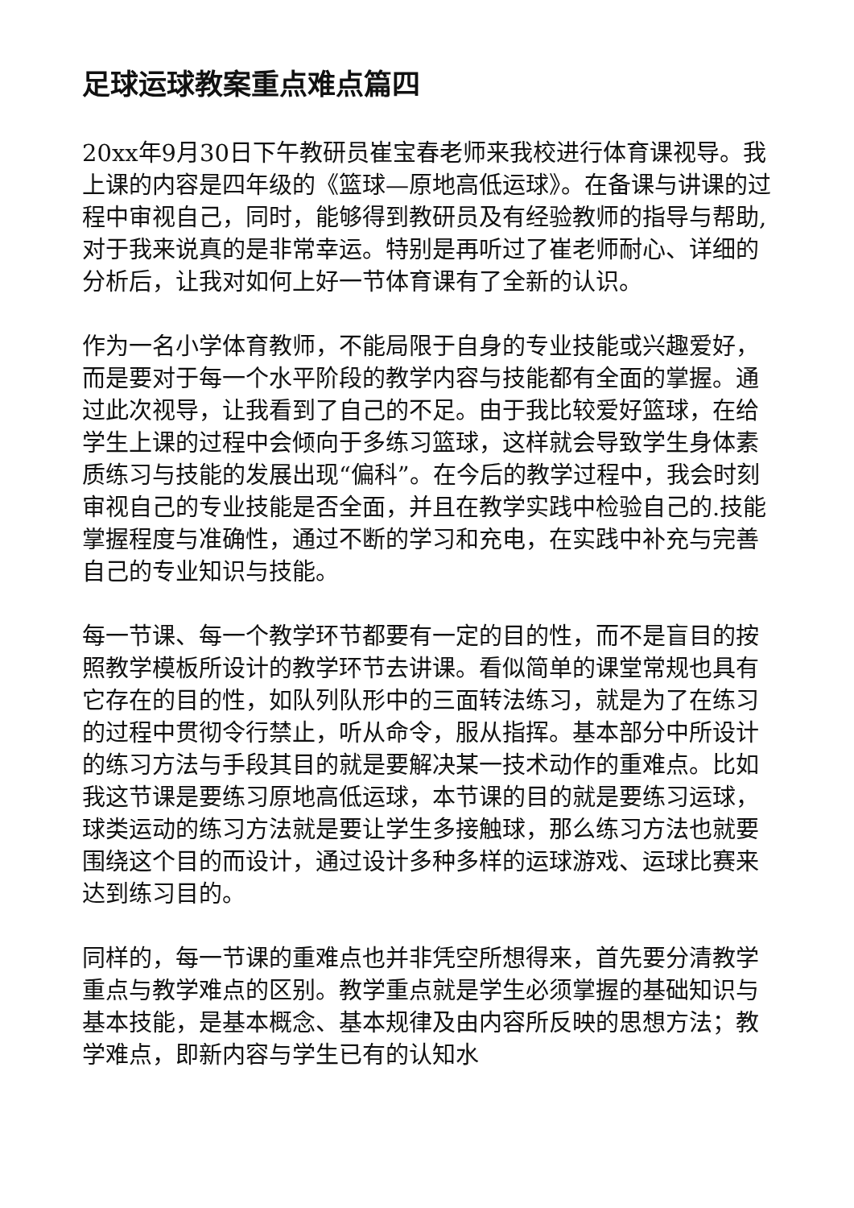足球运球教案重点难点篇四
20xx年9月30日下午教研员崔宝春老师来我校进行体育课视导。我上课的内容是四年级的《篮球—原地高低运球》。在备课与讲课的过程中审视自己，同时，能够得到教研员及有经验教师的指导与帮助,对于我来说真的是非常幸运。特别是再听过了崔老师耐心、详细的分析后，让我对如何上好一节体育课有了全新的认识。
作为一名小学体育教师，不能局限于自身的专业技能或兴趣爱好，而是要对于每一个水平阶段的教学内容与技能都有全面的掌握。通过此次视导，让我看到了自己的不足。由于我比较爱好篮球，在给学生上课的过程中会倾向于多练习篮球，这样就会导致学生身体素质练习与技能的发展出现“偏科”。在今后的教学过程中，我会时刻审视自己的专业技能是否全面，并且在教学实践中检验自己的.技能掌握程度与准确性，通过不断的学习和充电，在实践中补充与完善自己的专业知识与技能。
每一节课、每一个教学环节都要有一定的目的性，而不是盲目的按照教学模板所设计的教学环节去讲课。看似简单的课堂常规也具有它存在的目的性，如队列队形中的三面转法练习，就是为了在练习的过程中贯彻令行禁止，听从命令，服从指挥。基本部分中所设计的练习方法与手段其目的就是要解决某一技术动作的重难点。比如我这节课是要练习原地高低运球，本节课的目的就是要练习运球，球类运动的练习方法就是要让学生多接触球，那么练习方法也就要围绕这个目的而设计，通过设计多种多样的运球游戏、运球比赛来达到练习目的。
同样的，每一节课的重难点也并非凭空所想得来，首先要分清教学重点与教学难点的区别。教学重点就是学生必须掌握的基础知识与基本技能，是基本概念、基本规律及由内容所反映的思想方法；教学难点，即新内容与学生已有的认知水